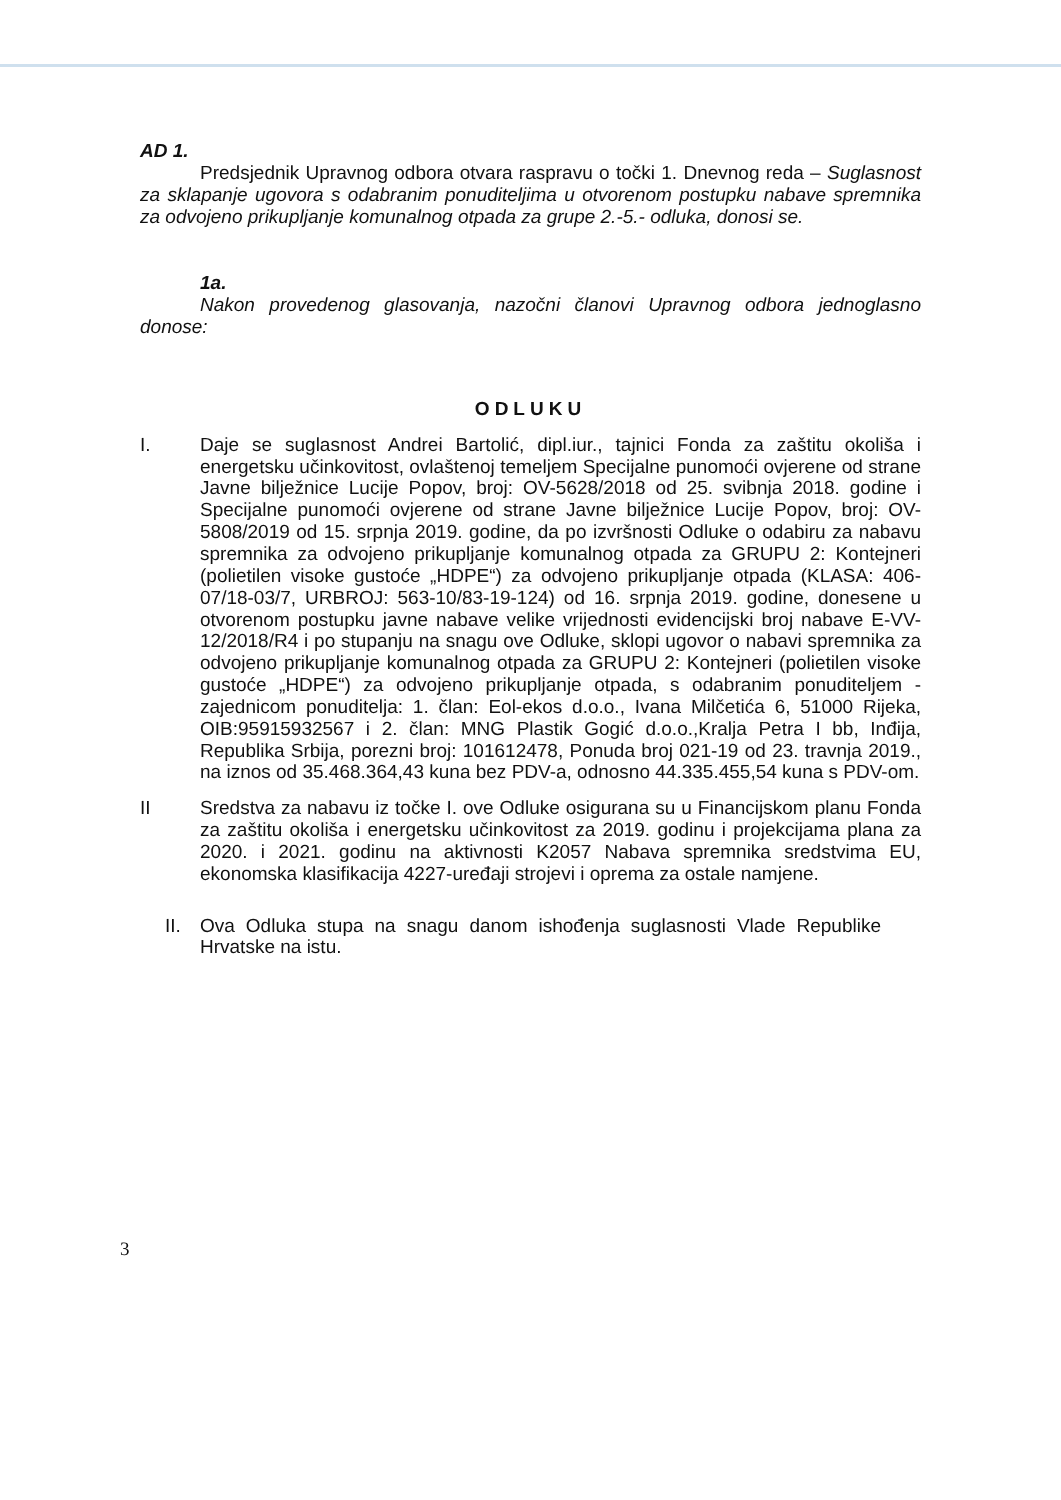AD 1.
Predsjednik Upravnog odbora otvara raspravu o točki 1. Dnevnog reda – Suglasnost za sklapanje ugovora s odabranim ponuditeljima u otvorenom postupku nabave spremnika za odvojeno prikupljanje komunalnog otpada za grupe 2.-5.- odluka, donosi se.
1a.
Nakon provedenog glasovanja, nazočni članovi Upravnog odbora jednoglasno donose:
ODLUKU
I. Daje se suglasnost Andrei Bartolić, dipl.iur., tajnici Fonda za zaštitu okoliša i energetsku učinkovitost, ovlaštenoj temeljem Specijalne punomoći ovjerene od strane Javne bilježnice Lucije Popov, broj: OV-5628/2018 od 25. svibnja 2018. godine i Specijalne punomoći ovjerene od strane Javne bilježnice Lucije Popov, broj: OV-5808/2019 od 15. srpnja 2019. godine, da po izvršnosti Odluke o odabiru za nabavu spremnika za odvojeno prikupljanje komunalnog otpada za GRUPU 2: Kontejneri (polietilen visoke gustoće „HDPE“) za odvojeno prikupljanje otpada (KLASA: 406-07/18-03/7, URBROJ: 563-10/83-19-124) od 16. srpnja 2019. godine, donesene u otvorenom postupku javne nabave velike vrijednosti evidencijski broj nabave E-VV-12/2018/R4 i po stupanju na snagu ove Odluke, sklopi ugovor o nabavi spremnika za odvojeno prikupljanje komunalnog otpada za GRUPU 2: Kontejneri (polietilen visoke gustoće „HDPE“) za odvojeno prikupljanje otpada, s odabranim ponuditeljem - zajednicom ponuditelja: 1. član: Eol-ekos d.o.o., Ivana Milčetića 6, 51000 Rijeka, OIB:95915932567 i 2. član: MNG Plastik Gogić d.o.o.,Kralja Petra I bb, Inđija, Republika Srbija, porezni broj: 101612478, Ponuda broj 021-19 od 23. travnja 2019., na iznos od 35.468.364,43 kuna bez PDV-a, odnosno 44.335.455,54 kuna s PDV-om.
II Sredstva za nabavu iz točke I. ove Odluke osigurana su u Financijskom planu Fonda za zaštitu okoliša i energetsku učinkovitost za 2019. godinu i projekcijama plana za 2020. i 2021. godinu na aktivnosti K2057 Nabava spremnika sredstvima EU, ekonomska klasifikacija 4227-uređaji strojevi i oprema za ostale namjene.
II. Ova Odluka stupa na snagu danom ishođenja suglasnosti Vlade Republike Hrvatske na istu.
3